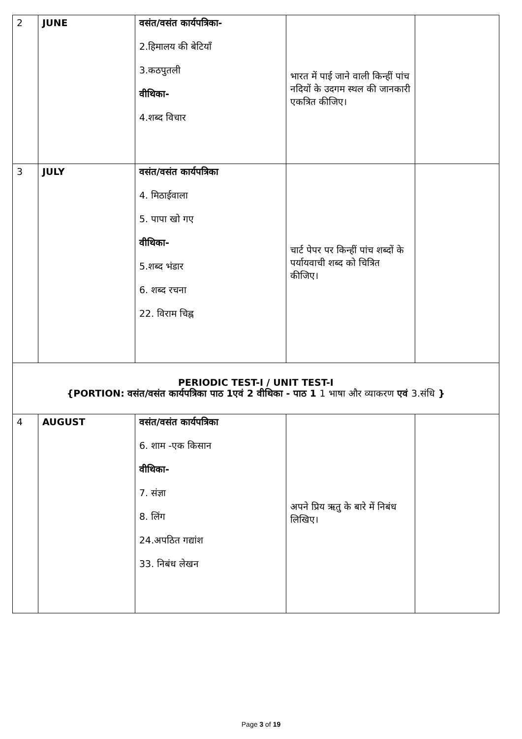| 2 | JUNE | वसंत/वसंत कार्यपत्रिका- 2.हिमालय की बेटियाँ 3.कठपुतली वीथिका- 4.शब्द विचार | भारत में पाई जाने वाली किन्हीं पांच नदियों के उदगम स्थल की जानकारी एकत्रित कीजिए। | |
| 3 | JULY | वसंत/वसंत कार्यपत्रिका 4. मिठाईवाला 5. पापा खो गए वीथिका- 5.शब्द भंडार 6. शब्द रचना 22. विराम चिह्न | चार्ट पेपर पर किन्हीं पांच शब्दों के पर्यायवाची शब्द को चित्रित कीजिए। | |
| PERIODIC TEST-I / UNIT TEST-I {PORTION: वसंत/वसंत कार्यपत्रिका पाठ 1एवं 2 वीथिका - पाठ 1 1 भाषा और व्याकरण एवं 3.संधि } | | | | |
| 4 | AUGUST | वसंत/वसंत कार्यपत्रिका 6. शाम -एक किसान वीथिका- 7. संज्ञा 8. लिंग 24.अपठित गद्यांश 33. निबंध लेखन | अपने प्रिय ऋतु के बारे में निबंध लिखिए। | |
Page 3 of 19